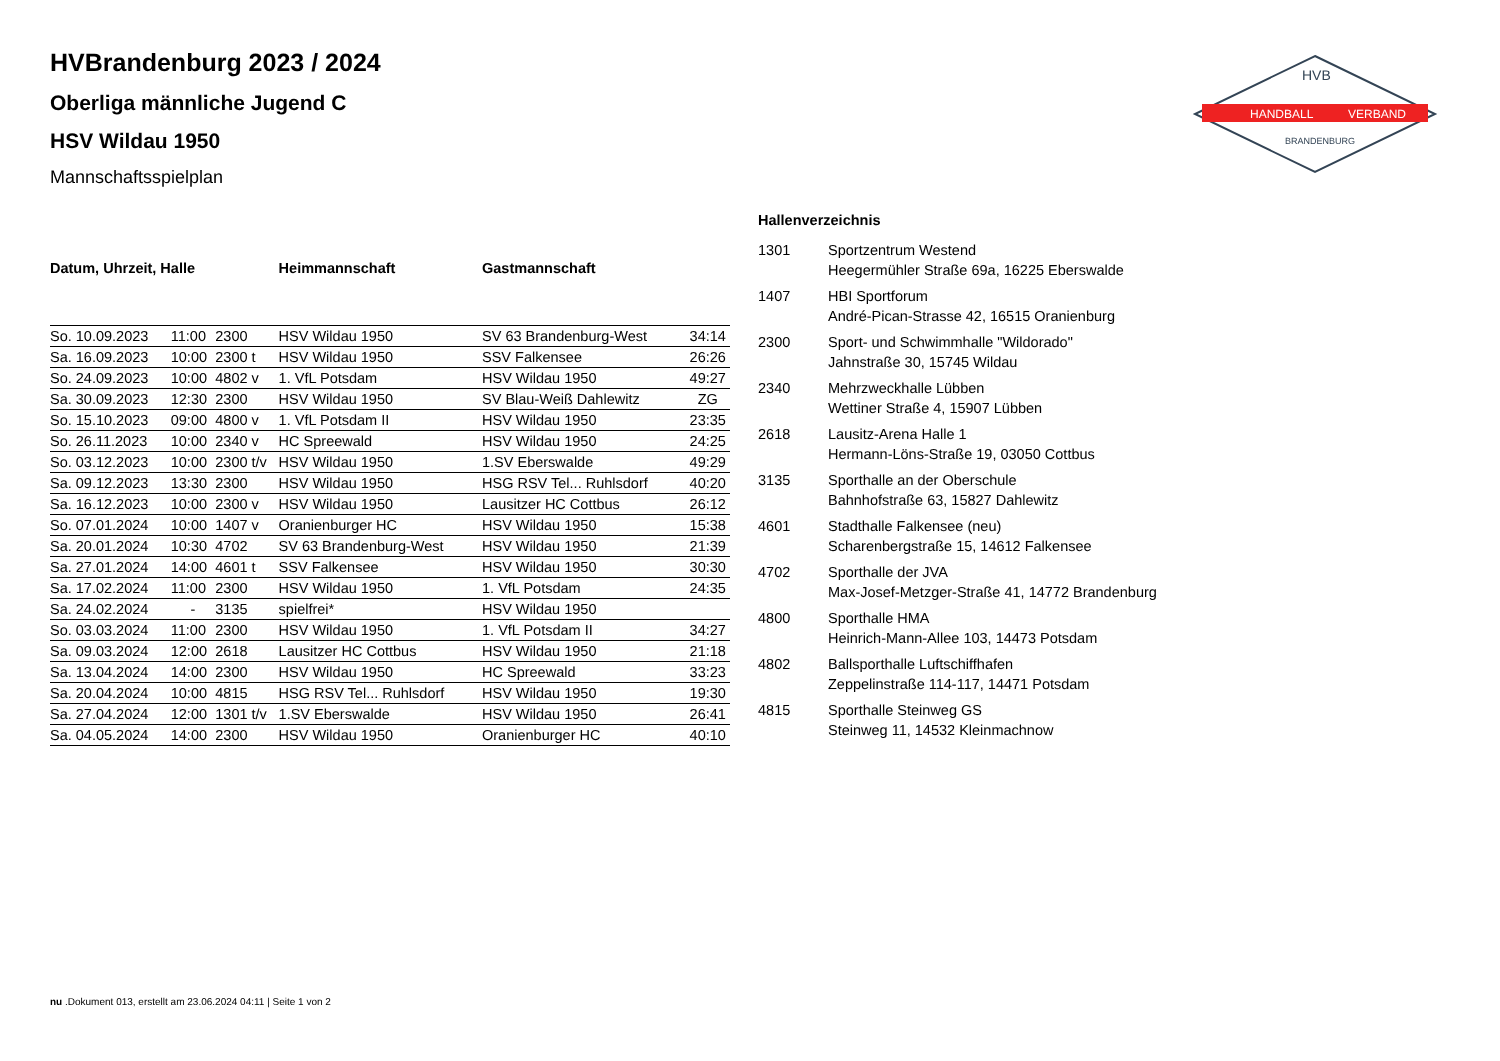HANDBALL
VERBAND
HVB
BRANDENBURG
HVBrandenburg 2023 / 2024
Oberliga männliche Jugend C
HSV Wildau 1950
Mannschaftsspielplan
| Datum, Uhrzeit, Halle | | | Heimmannschaft | Gastmannschaft | |
| --- | --- | --- | --- | --- | --- |
| So. 10.09.2023 | 11:00 | 2300 | HSV Wildau 1950 | SV 63 Brandenburg-West | 34:14 |
| Sa. 16.09.2023 | 10:00 | 2300 t | HSV Wildau 1950 | SSV Falkensee | 26:26 |
| So. 24.09.2023 | 10:00 | 4802 v | 1. VfL Potsdam | HSV Wildau 1950 | 49:27 |
| Sa. 30.09.2023 | 12:30 | 2300 | HSV Wildau 1950 | SV Blau-Weiß Dahlewitz | ZG |
| So. 15.10.2023 | 09:00 | 4800 v | 1. VfL Potsdam II | HSV Wildau 1950 | 23:35 |
| So. 26.11.2023 | 10:00 | 2340 v | HC Spreewald | HSV Wildau 1950 | 24:25 |
| So. 03.12.2023 | 10:00 | 2300 t/v | HSV Wildau 1950 | 1.SV Eberswalde | 49:29 |
| Sa. 09.12.2023 | 13:30 | 2300 | HSV Wildau 1950 | HSG RSV Tel... Ruhlsdorf | 40:20 |
| Sa. 16.12.2023 | 10:00 | 2300 v | HSV Wildau 1950 | Lausitzer HC Cottbus | 26:12 |
| So. 07.01.2024 | 10:00 | 1407 v | Oranienburger HC | HSV Wildau 1950 | 15:38 |
| Sa. 20.01.2024 | 10:30 | 4702 | SV 63 Brandenburg-West | HSV Wildau 1950 | 21:39 |
| Sa. 27.01.2024 | 14:00 | 4601 t | SSV Falkensee | HSV Wildau 1950 | 30:30 |
| Sa. 17.02.2024 | 11:00 | 2300 | HSV Wildau 1950 | 1. VfL Potsdam | 24:35 |
| Sa. 24.02.2024 | - | 3135 | spielfrei* | HSV Wildau 1950 | |
| So. 03.03.2024 | 11:00 | 2300 | HSV Wildau 1950 | 1. VfL Potsdam II | 34:27 |
| Sa. 09.03.2024 | 12:00 | 2618 | Lausitzer HC Cottbus | HSV Wildau 1950 | 21:18 |
| Sa. 13.04.2024 | 14:00 | 2300 | HSV Wildau 1950 | HC Spreewald | 33:23 |
| Sa. 20.04.2024 | 10:00 | 4815 | HSG RSV Tel... Ruhlsdorf | HSV Wildau 1950 | 19:30 |
| Sa. 27.04.2024 | 12:00 | 1301 t/v | 1.SV Eberswalde | HSV Wildau 1950 | 26:41 |
| Sa. 04.05.2024 | 14:00 | 2300 | HSV Wildau 1950 | Oranienburger HC | 40:10 |
Hallenverzeichnis
1301 Sportzentrum Westend
Heegermühler Straße 69a, 16225 Eberswalde
1407 HBI Sportforum
André-Pican-Strasse 42, 16515 Oranienburg
2300 Sport- und Schwimmhalle "Wildorado"
Jahnstraße 30, 15745 Wildau
2340 Mehrzweckhalle Lübben
Wettiner Straße 4, 15907 Lübben
2618 Lausitz-Arena Halle 1
Hermann-Löns-Straße 19, 03050 Cottbus
3135 Sporthalle an der Oberschule
Bahnhofstraße 63, 15827 Dahlewitz
4601 Stadthalle Falkensee (neu)
Scharenbergstraße 15, 14612 Falkensee
4702 Sporthalle der JVA
Max-Josef-Metzger-Straße 41, 14772 Brandenburg
4800 Sporthalle HMA
Heinrich-Mann-Allee 103, 14473 Potsdam
4802 Ballsporthalle Luftschiffhafen
Zeppelinstraße 114-117, 14471 Potsdam
4815 Sporthalle Steinweg GS
Steinweg 11, 14532 Kleinmachnow
nu .Dokument 013, erstellt am 23.06.2024 04:11 | Seite 1 von 2